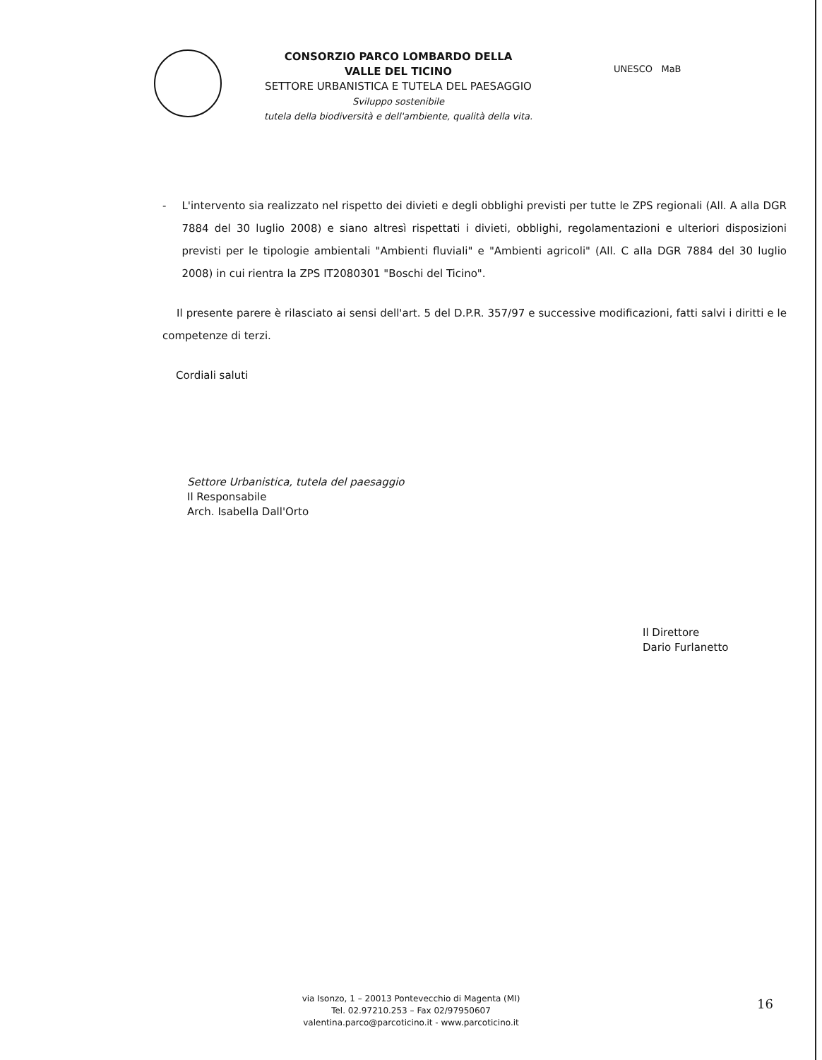CONSORZIO PARCO LOMBARDO DELLA
VALLE DEL TICINO
SETTORE URBANISTICA E TUTELA DEL PAESAGGIO
Sviluppo sostenibile
tutela della biodiversità e dell'ambiente, qualità della vita.
UNESCO MaB
- L'intervento sia realizzato nel rispetto dei divieti e degli obblighi previsti per tutte le ZPS regionali (All. A alla DGR 7884 del 30 luglio 2008) e siano altresì rispettati i divieti, obblighi, regolamentazioni e ulteriori disposizioni previsti per le tipologie ambientali "Ambienti fluviali" e "Ambienti agricoli" (All. C alla DGR 7884 del 30 luglio 2008) in cui rientra la ZPS IT2080301 "Boschi del Ticino".
Il presente parere è rilasciato ai sensi dell'art. 5 del D.P.R. 357/97 e successive modificazioni, fatti salvi i diritti e le competenze di terzi.
Cordiali saluti
Settore Urbanistica, tutela del paesaggio
Il Responsabile
Arch. Isabella Dall'Orto
Il Direttore
Dario Furlanetto
via Isonzo, 1 – 20013 Pontevecchio di Magenta (MI)
Tel. 02.97210.253 – Fax 02/97950607
valentina.parco@parcoticino.it - www.parcoticino.it
16